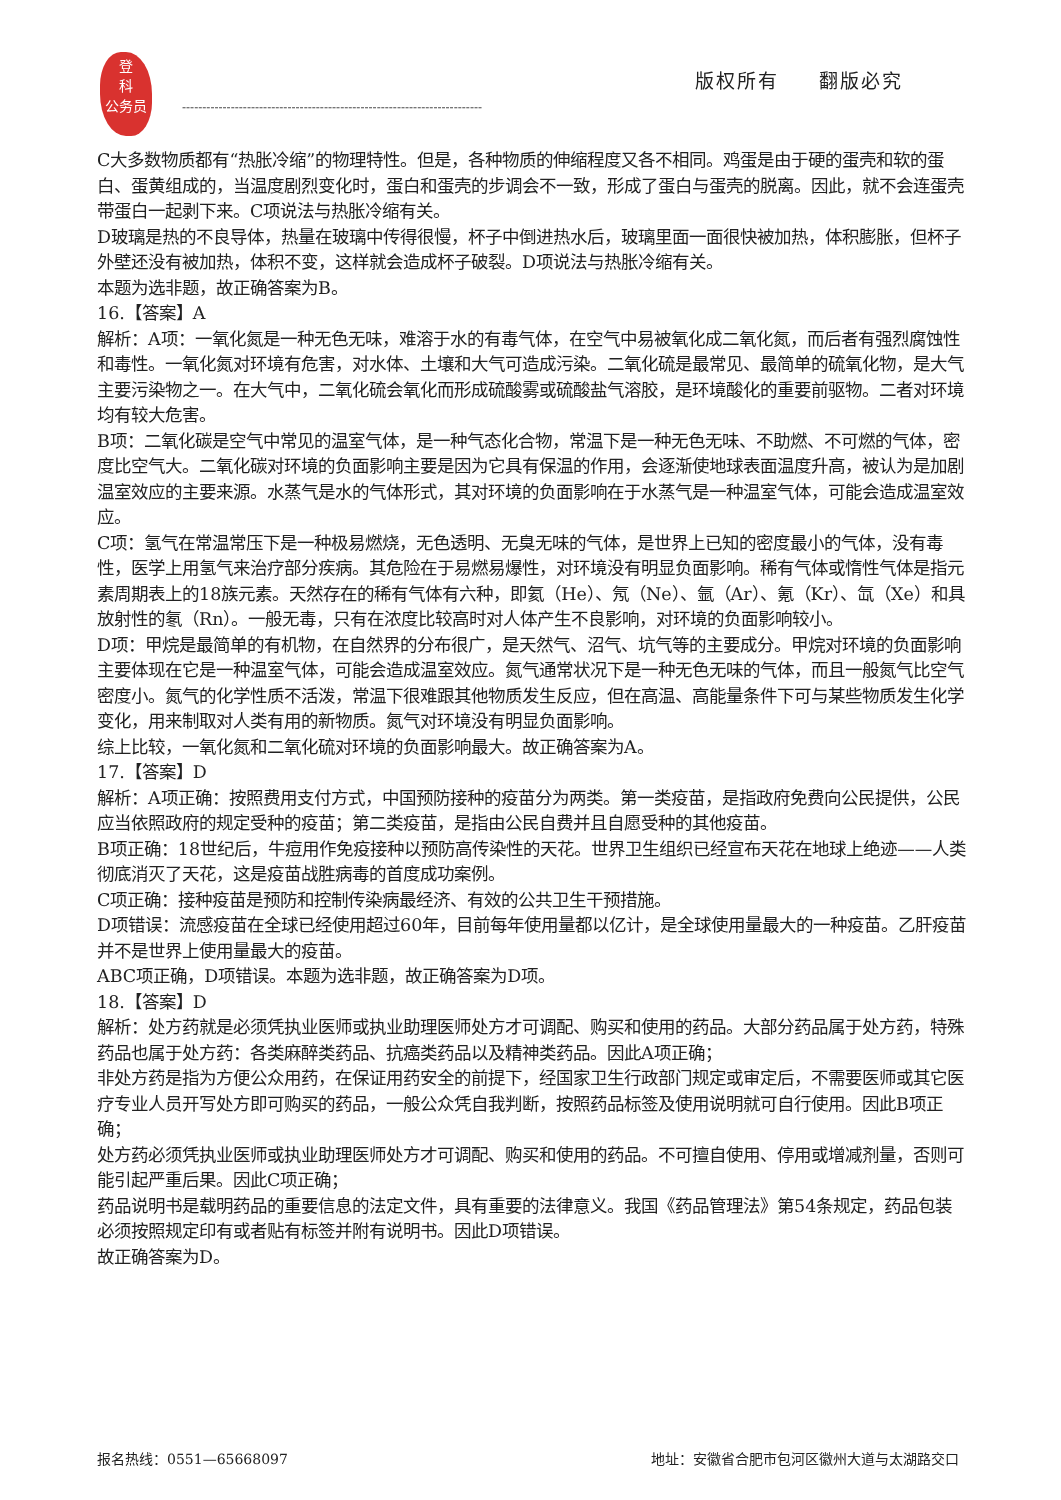登
科
公务员
版权所有 翻版必究
--------------------------------------------------------------------------
C大多数物质都有“热胀冷缩”的物理特性。但是，各种物质的伸缩程度又各不相同。鸡蛋是由于硬的蛋壳和软的蛋白、蛋黄组成的，当温度剧烈变化时，蛋白和蛋壳的步调会不一致，形成了蛋白与蛋壳的脱离。因此，就不会连蛋壳带蛋白一起剥下来。C项说法与热胀冷缩有关。
D玻璃是热的不良导体，热量在玻璃中传得很慢，杯子中倒进热水后，玻璃里面一面很快被加热，体积膨胀，但杯子外壁还没有被加热，体积不变，这样就会造成杯子破裂。D项说法与热胀冷缩有关。
本题为选非题，故正确答案为B。
16.【答案】A
解析：A项：一氧化氮是一种无色无味，难溶于水的有毒气体，在空气中易被氧化成二氧化氮，而后者有强烈腐蚀性和毒性。一氧化氮对环境有危害，对水体、土壤和大气可造成污染。二氧化硫是最常见、最简单的硫氧化物，是大气主要污染物之一。在大气中，二氧化硫会氧化而形成硫酸雾或硫酸盐气溶胶，是环境酸化的重要前驱物。二者对环境均有较大危害。
B项：二氧化碳是空气中常见的温室气体，是一种气态化合物，常温下是一种无色无味、不助燃、不可燃的气体，密度比空气大。二氧化碳对环境的负面影响主要是因为它具有保温的作用，会逐渐使地球表面温度升高，被认为是加剧温室效应的主要来源。水蒸气是水的气体形式，其对环境的负面影响在于水蒸气是一种温室气体，可能会造成温室效应。
C项：氢气在常温常压下是一种极易燃烧，无色透明、无臭无味的气体，是世界上已知的密度最小的气体，没有毒性，医学上用氢气来治疗部分疾病。其危险在于易燃易爆性，对环境没有明显负面影响。稀有气体或惰性气体是指元素周期表上的18族元素。天然存在的稀有气体有六种，即氦（He）、氖（Ne）、氩（Ar）、氪（Kr）、氙（Xe）和具放射性的氡（Rn）。一般无毒，只有在浓度比较高时对人体产生不良影响，对环境的负面影响较小。
D项：甲烷是最简单的有机物，在自然界的分布很广，是天然气、沼气、坑气等的主要成分。甲烷对环境的负面影响主要体现在它是一种温室气体，可能会造成温室效应。氮气通常状况下是一种无色无味的气体，而且一般氮气比空气密度小。氮气的化学性质不活泼，常温下很难跟其他物质发生反应，但在高温、高能量条件下可与某些物质发生化学变化，用来制取对人类有用的新物质。氮气对环境没有明显负面影响。
综上比较，一氧化氮和二氧化硫对环境的负面影响最大。故正确答案为A。
17.【答案】D
解析：A项正确：按照费用支付方式，中国预防接种的疫苗分为两类。第一类疫苗，是指政府免费向公民提供，公民应当依照政府的规定受种的疫苗；第二类疫苗，是指由公民自费并且自愿受种的其他疫苗。
B项正确：18世纪后，牛痘用作免疫接种以预防高传染性的天花。世界卫生组织已经宣布天花在地球上绝迹——人类彻底消灭了天花，这是疫苗战胜病毒的首度成功案例。
C项正确：接种疫苗是预防和控制传染病最经济、有效的公共卫生干预措施。
D项错误：流感疫苗在全球已经使用超过60年，目前每年使用量都以亿计，是全球使用量最大的一种疫苗。乙肝疫苗并不是世界上使用量最大的疫苗。
ABC项正确，D项错误。本题为选非题，故正确答案为D项。
18.【答案】D
解析：处方药就是必须凭执业医师或执业助理医师处方才可调配、购买和使用的药品。大部分药品属于处方药，特殊药品也属于处方药：各类麻醉类药品、抗癌类药品以及精神类药品。因此A项正确；
非处方药是指为方便公众用药，在保证用药安全的前提下，经国家卫生行政部门规定或审定后，不需要医师或其它医疗专业人员开写处方即可购买的药品，一般公众凭自我判断，按照药品标签及使用说明就可自行使用。因此B项正确；
处方药必须凭执业医师或执业助理医师处方才可调配、购买和使用的药品。不可擅自使用、停用或增减剂量，否则可能引起严重后果。因此C项正确；
药品说明书是载明药品的重要信息的法定文件，具有重要的法律意义。我国《药品管理法》第54条规定，药品包装必须按照规定印有或者贴有标签并附有说明书。因此D项错误。
故正确答案为D。
报名热线：0551—65668097 地址：安徽省合肥市包河区徽州大道与太湖路交口